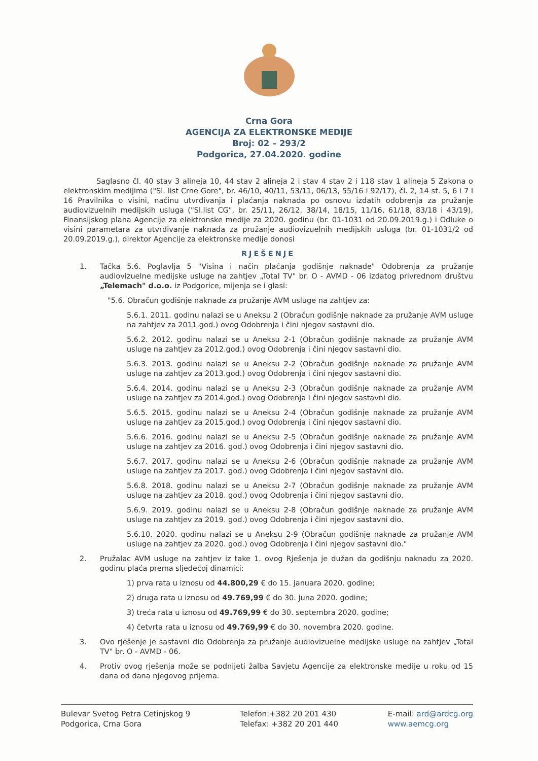Crna Gora
AGENCIJA ZA ELEKTRONSKE MEDIJE
Broj: 02 – 293/2
Podgorica, 27.04.2020. godine
Saglasno čl. 40 stav 3 alineja 10, 44 stav 2 alineja 2 i stav 4 stav 2 i 118 stav 1 alineja 5 Zakona o elektronskim medijima ("Sl. list Crne Gore", br. 46/10, 40/11, 53/11, 06/13, 55/16 i 92/17), čl. 2, 14 st. 5, 6 i 7 i 16 Pravilnika o visini, načinu utvrđivanja i plaćanja naknada po osnovu izdatih odobrenja za pružanje audiovizuelnih medijskih usluga ("Sl.list CG", br. 25/11, 26/12, 38/14, 18/15, 11/16, 61/18, 83/18 i 43/19), Finansijskog plana Agencije za elektronske medije za 2020. godinu (br. 01-1031 od 20.09.2019.g.) i Odluke o visini parametara za utvrđivanje naknada za pružanje audiovizuelnih medijskih usluga (br. 01-1031/2 od 20.09.2019.g.), direktor Agencije za elektronske medije donosi
RJEŠENJE
1. Tačka 5.6. Poglavlja 5 "Visina i način plaćanja godišnje naknade" Odobrenja za pružanje audiovizuelne medijske usluge na zahtjev „Total TV" br. O - AVMD - 06 izdatog privrednom društvu „Telemach" d.o.o. iz Podgorice, mijenja se i glasi:
"5.6. Obračun godišnje naknade za pružanje AVM usluge na zahtjev za:
5.6.1. 2011. godinu nalazi se u Aneksu 2 (Obračun godišnje naknade za pružanje AVM usluge na zahtjev za 2011.god.) ovog Odobrenja i čini njegov sastavni dio.
5.6.2. 2012. godinu nalazi se u Aneksu 2-1 (Obračun godišnje naknade za pružanje AVM usluge na zahtjev za 2012.god.) ovog Odobrenja i čini njegov sastavni dio.
5.6.3. 2013. godinu nalazi se u Aneksu 2-2 (Obračun godišnje naknade za pružanje AVM usluge na zahtjev za 2013.god.) ovog Odobrenja i čini njegov sastavni dio.
5.6.4. 2014. godinu nalazi se u Aneksu 2-3 (Obračun godišnje naknade za pružanje AVM usluge na zahtjev za 2014.god.) ovog Odobrenja i čini njegov sastavni dio.
5.6.5. 2015. godinu nalazi se u Aneksu 2-4 (Obračun godišnje naknade za pružanje AVM usluge na zahtjev za 2015.god.) ovog Odobrenja i čini njegov sastavni dio.
5.6.6. 2016. godinu nalazi se u Aneksu 2-5 (Obračun godišnje naknade za pružanje AVM usluge na zahtjev za 2016. god.) ovog Odobrenja i čini njegov sastavni dio.
5.6.7. 2017. godinu nalazi se u Aneksu 2-6 (Obračun godišnje naknade za pružanje AVM usluge na zahtjev za 2017. god.) ovog Odobrenja i čini njegov sastavni dio.
5.6.8. 2018. godinu nalazi se u Aneksu 2-7 (Obračun godišnje naknade za pružanje AVM usluge na zahtjev za 2018. god.) ovog Odobrenja i čini njegov sastavni dio.
5.6.9. 2019. godinu nalazi se u Aneksu 2-8 (Obračun godišnje naknade za pružanje AVM usluge na zahtjev za 2019. god.) ovog Odobrenja i čini njegov sastavni dio.
5.6.10. 2020. godinu nalazi se u Aneksu 2-9 (Obračun godišnje naknade za pružanje AVM usluge na zahtjev za 2020. god.) ovog Odobrenja i čini njegov sastavni dio."
2. Pružalac AVM usluge na zahtjev iz take 1. ovog Rješenja je dužan da godišnju naknadu za 2020. godinu plaća prema sljedećoj dinamici:
1) prva rata u iznosu od 44.800,29 € do 15. januara 2020. godine;
2) druga rata u iznosu od 49.769,99 € do 30. juna 2020. godine;
3) treća rata u iznosu od 49.769,99 € do 30. septembra 2020. godine;
4) četvrta rata u iznosu od 49.769,99 € do 30. novembra 2020. godine.
3. Ovo rješenje je sastavni dio Odobrenja za pružanje audiovizuelne medijske usluge na zahtjev „Total TV" br. O - AVMD - 06.
4. Protiv ovog rješenja može se podnijeti žalba Savjetu Agencije za elektronske medije u roku od 15 dana od dana njegovog prijema.
Bulevar Svetog Petra Cetinjskog 9
Podgorica, Crna Gora
Telefon:+382 20 201 430
Telefax: +382 20 201 440
E-mail: ard@ardcg.org
www.aemcg.org